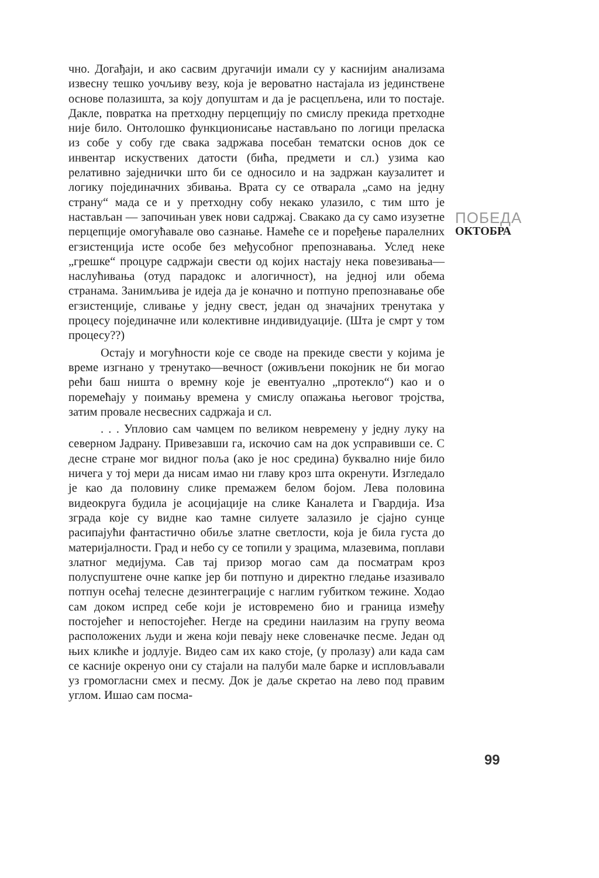чно. Догађаји, и ако сасвим другачији имали су у каснијим анализама извесну тешко уочљиву везу, која је вероватно настајала из јединствене основе полазишта, за коју допуштам и да је расцепљена, или то постаје. Дакле, повратка на претходну перцепцију по смислу прекида претходне није било. Онтолошко функционисање настављано по логици преласка из собе у собу где свака задржава посебан тематски основ док се инвентар искуствених датости (бића, предмети и сл.) узима као релативно заједнички што би се односило и на задржан каузалитет и логику појединачних збивања. Врата су се отварала „само на једну страну“ мада се и у претходну собу некако улазило, с тим што је настављан — започињан увек нови садржај. Свакако да су само изузетне перцепције омогућавале ово сазнање. Намеће се и поређење паралелних егзистенција исте особе без међусобног препознавања. Услед неке „грешке“ процуре садржаји свести од којих настају нека повезивања—наслућивања (отуд парадокс и алогичност), на једној или обема странама. Занимљива је идеја да је коначно и потпуно препознавање обе егзистенције, сливање у једну свест, један од значајних тренутака у процесу појединачне или колективне индивидуације. (Шта је смрт у том процесу??)
Остају и могућности које се своде на прекиде свести у којима је време изгнано у тренутако—вечност (оживљени покојник не би могао рећи баш ништа о времну које је евентуално „протекло“) као и о поремећају у поимању времена у смислу опажања његовог тројства, затим провале несвесних садржаја и сл.
. . . Упловио сам чамцем по великом невремену у једну луку на северном Јадрану. Привезавши га, искочио сам на док усправивши се. С десне стране мог видног поља (ако је нос средина) буквално није било ничега у тој мери да нисам имао ни главу кроз шта окренути. Изгледало је као да половину слике премажем белом бојом. Лева половина видеокруга будила је асоцијације на слике Каналета и Гвардија. Иза зграда које су видне као тамне силуете залазило је сјајно сунце расипајући фантастично обиље златне светлости, која је била густа до материјалности. Град и небо су се топили у зрацима, млазевима, поплави златног медијума. Сав тај призор могао сам да посматрам кроз полуспуштене очне капке јер би потпуно и директно гледање изазивало потпун осећај телесне дезинтеграције с наглим губитком тежине. Ходао сам доком испред себе који је истовремено био и граница између постојећег и непостојећег. Негде на средини наилазим на групу веома расположених људи и жена који певају неке словеначке песме. Један од њих кликће и јодлује. Видео сам их како стоје, (у пролазу) али када сам се касније окренуо они су стајали на палуби мале барке и испловљавали уз громогласни смех и песму. Док је даље скретао на лево под правим углом. Ишао сам посма-
ПОБЕДА
ОКТОБРА
99